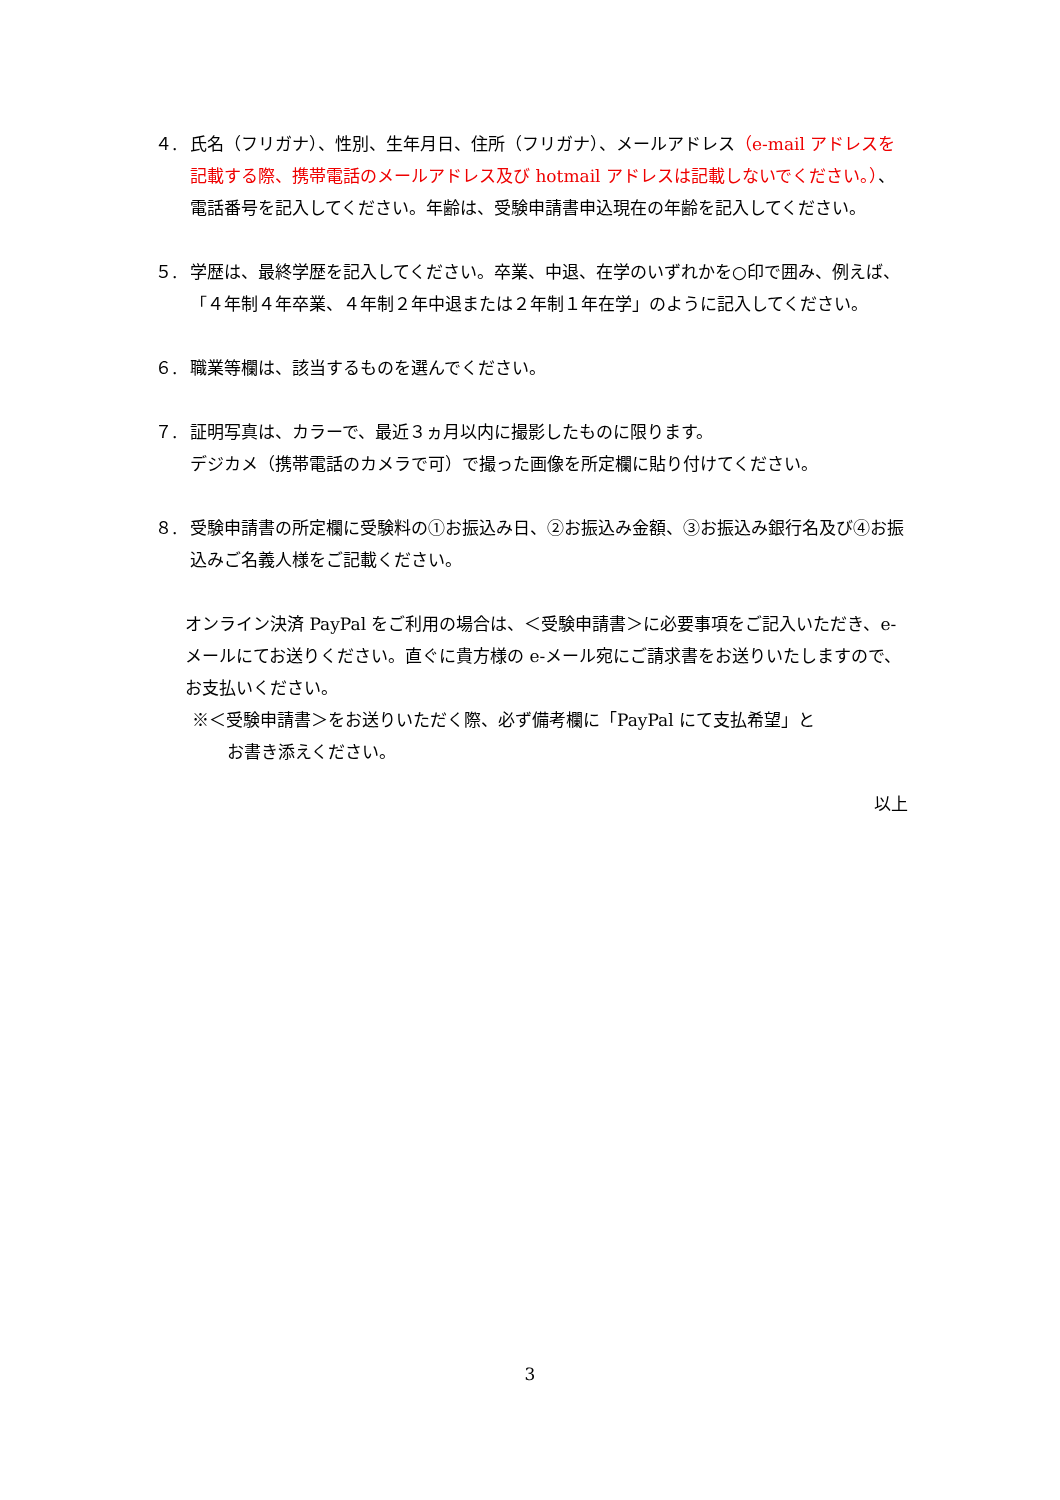４. 氏名（フリガナ）、性別、生年月日、住所（フリガナ）、メールアドレス（e-mail アドレスを記載する際、携帯電話のメールアドレス及び hotmail アドレスは記載しないでください。）、電話番号を記入してください。年齢は、受験申請書申込現在の年齢を記入してください。
５. 学歴は、最終学歴を記入してください。卒業、中退、在学のいずれかを○印で囲み、例えば、「４年制４年卒業、４年制２年中退または２年制１年在学」のように記入してください。
６. 職業等欄は、該当するものを選んでください。
７. 証明写真は、カラーで、最近３ヵ月以内に撮影したものに限ります。
デジカメ（携帯電話のカメラで可）で撮った画像を所定欄に貼り付けてください。
８. 受験申請書の所定欄に受験料の①お振込み日、②お振込み金額、③お振込み銀行名及び④お振込みご名義人様をご記載ください。
オンライン決済 PayPal をご利用の場合は、＜受験申請書＞に必要事項をご記入いただき、e-メールにてお送りください。直ぐに貴方様の e-メール宛にご請求書をお送りいたしますので、お支払いください。
※＜受験申請書＞をお送りいただく際、必ず備考欄に「PayPal にて支払希望」と
お書き添えください。
以上
3